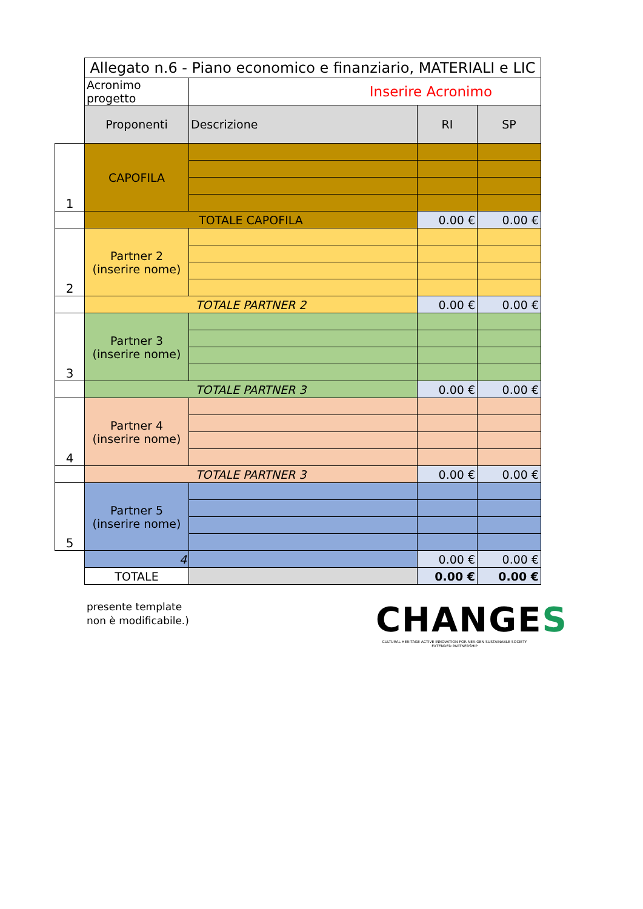| | Allegato n.6 - Piano economico e finanziario, MATERIALI e LIC | | | |
| | Acronimo progetto | Inserire Acronimo | | |
| | Proponenti | Descrizione | RI | SP |
| 1 | CAPOFILA | | | |
| | TOTALE CAPOFILA | | 0.00 € | 0.00 € |
| 2 | Partner 2 (inserire nome) | | | |
| | TOTALE PARTNER 2 | | 0.00 € | 0.00 € |
| 3 | Partner 3 (inserire nome) | | | |
| | TOTALE PARTNER 3 | | 0.00 € | 0.00 € |
| 4 | Partner 4 (inserire nome) | | | |
| | TOTALE PARTNER 3 | | 0.00 € | 0.00 € |
| 5 | Partner 5 (inserire nome) | | | |
| | 4 | | 0.00 € | 0.00 € |
| | TOTALE | | 0.00 € | 0.00 € |
presente template
non è modificabile.)
CHANGES
CULTURAL HERITAGE ACTIVE INNOVATION FOR NEX-GEN SUSTAINABLE SOCIETY
EXTENDED PARTNERSHIP